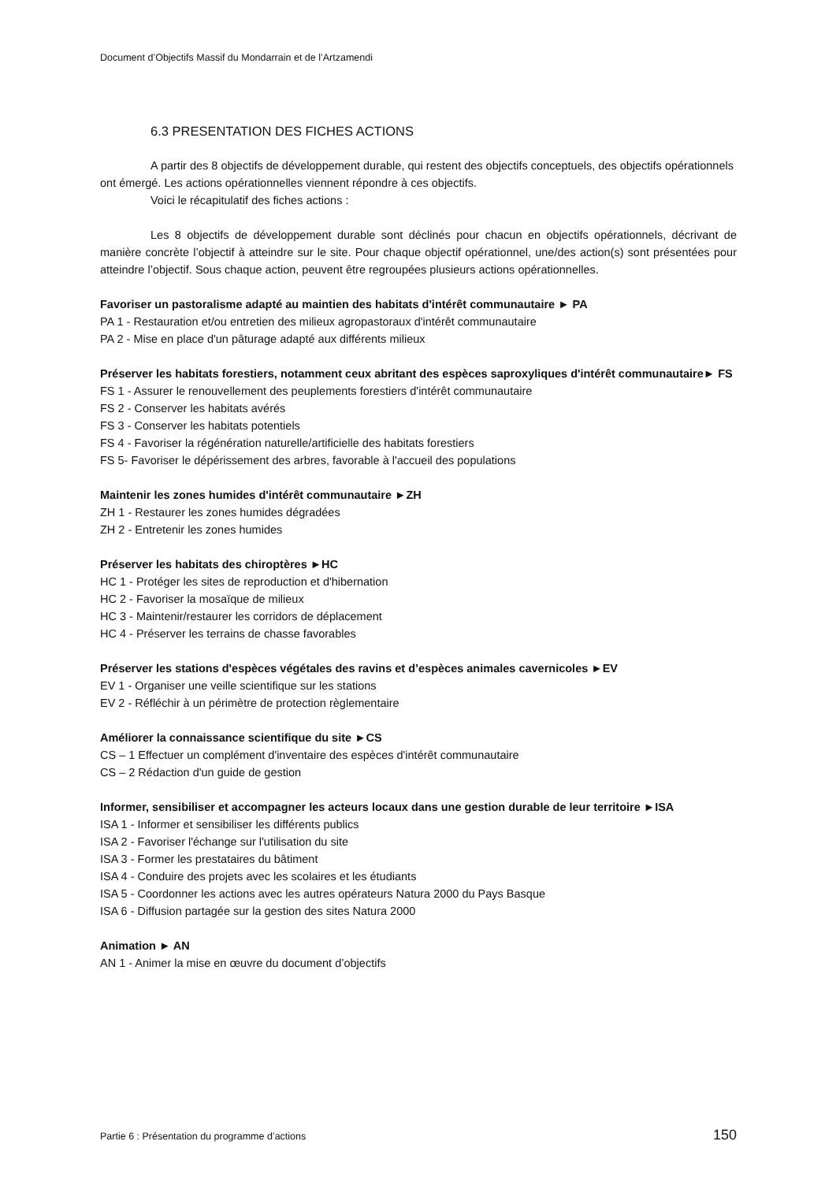Document d’Objectifs Massif du Mondarrain et de l’Artzamendi
6.3 PRESENTATION DES FICHES ACTIONS
A partir des 8 objectifs de développement durable, qui restent des objectifs conceptuels, des objectifs opérationnels ont émergé. Les actions opérationnelles viennent répondre à ces objectifs.
Voici le récapitulatif des fiches actions :
Les 8 objectifs de développement durable sont déclinés pour chacun en objectifs opérationnels, décrivant de manière concrète l’objectif à atteindre sur le site. Pour chaque objectif opérationnel, une/des action(s) sont présentées pour atteindre l’objectif. Sous chaque action, peuvent être regroupées plusieurs actions opérationnelles.
Favoriser un pastoralisme adapté au maintien des habitats d'intérêt communautaire ► PA
PA 1 - Restauration et/ou entretien des milieux agropastoraux d'intérêt communautaire
PA 2 - Mise en place d'un pâturage adapté aux différents milieux
Préserver les habitats forestiers, notamment ceux abritant des espèces saproxyliques d'intérêt communautaire► FS
FS 1 - Assurer le renouvellement des peuplements forestiers d'intérêt communautaire
FS 2 - Conserver les habitats avérés
FS 3 - Conserver les habitats potentiels
FS 4 - Favoriser la régénération naturelle/artificielle des habitats forestiers
FS 5- Favoriser le dépérissement des arbres, favorable à l'accueil des populations
Maintenir les zones humides d'intérêt communautaire ►ZH
ZH 1 - Restaurer les zones humides dégradées
ZH 2 - Entretenir les zones humides
Préserver les habitats des chiroptères ►HC
HC 1 - Protéger les sites de reproduction et d'hibernation
HC 2 - Favoriser la mosaïque de milieux
HC 3 - Maintenir/restaurer les corridors de déplacement
HC 4 - Préserver les terrains de chasse favorables
Préserver les stations d'espèces végétales des ravins et d’espèces animales cavernicoles ►EV
EV 1 - Organiser une veille scientifique sur les stations
EV 2 - Réfléchir à un périmètre de protection règlementaire
Améliorer la connaissance scientifique du site ►CS
CS – 1 Effectuer un complément d'inventaire des espèces d'intérêt communautaire
CS – 2 Rédaction d'un guide de gestion
Informer, sensibiliser et accompagner les acteurs locaux dans une gestion durable de leur territoire ►ISA
ISA 1 - Informer et sensibiliser les différents publics
ISA 2 - Favoriser l'échange sur l'utilisation du site
ISA 3 - Former les prestataires du bâtiment
ISA 4 - Conduire des projets avec les scolaires et les étudiants
ISA 5 - Coordonner les actions avec les autres opérateurs Natura 2000 du Pays Basque
ISA 6 - Diffusion partagée sur la gestion des sites Natura 2000
Animation ► AN
AN 1 - Animer la mise en œuvre du document d’objectifs
Partie 6 : Présentation du programme d’actions 150